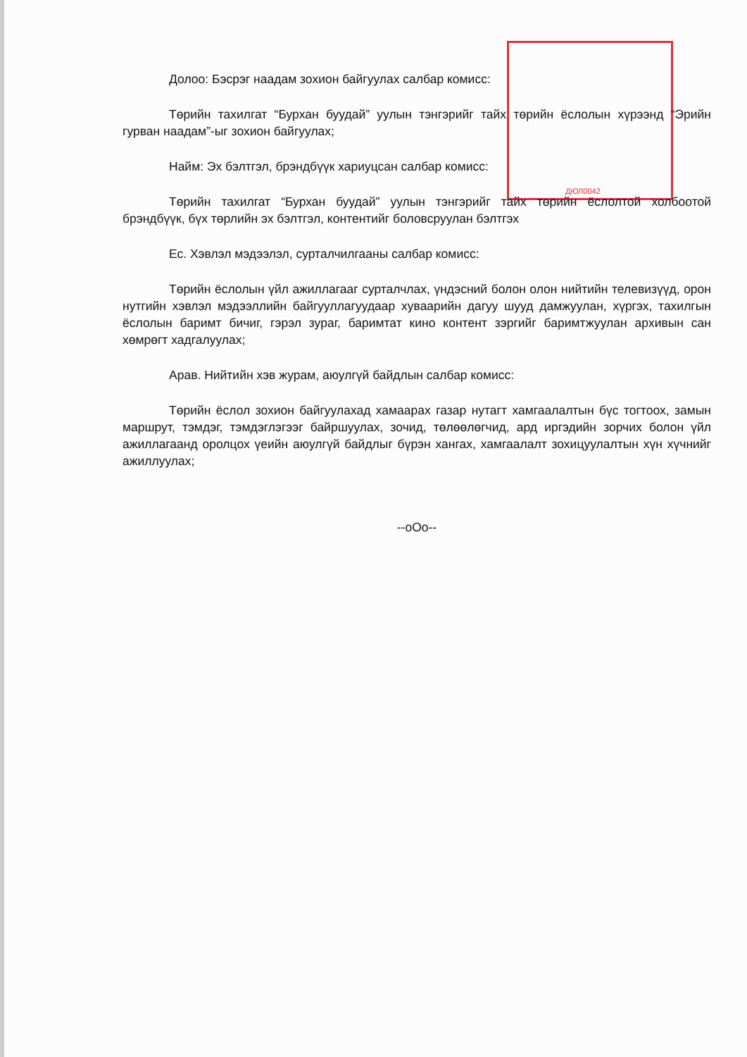ДЮЛ0042
Долоо: Бэсрэг наадам зохион байгуулах салбар комисс:
Төрийн тахилгат “Бурхан буудай” уулын тэнгэрийг тайх төрийн ёслолын хүрээнд “Эрийн гурван наадам”-ыг зохион байгуулах;
Найм: Эх бэлтгэл, брэндбүүк хариуцсан салбар комисс:
Төрийн тахилгат “Бурхан буудай” уулын тэнгэрийг тайх төрийн ёслолтой холбоотой брэндбүүк, бүх төрлийн эх бэлтгэл, контентийг боловсруулан бэлтгэх
Ес. Хэвлэл мэдээлэл, сурталчилгааны салбар комисс:
Төрийн ёслолын үйл ажиллагааг сурталчлах, үндэсний болон олон нийтийн телевизүүд, орон нутгийн хэвлэл мэдээллийн байгууллагуудаар хуваарийн дагуу шууд дамжуулан, хүргэх, тахилгын ёслолын баримт бичиг, гэрэл зураг, баримтат кино контент зэргийг баримтжуулан архивын сан хөмрөгт хадгалуулах;
Арав. Нийтийн хэв журам, аюулгүй байдлын салбар комисс:
Төрийн ёслол зохион байгуулахад хамаарах газар нутагт хамгаалалтын бүс тогтоох, замын маршрут, тэмдэг, тэмдэглэгээг байршуулах, зочид, төлөөлөгчид, ард иргэдийн зорчих болон үйл ажиллагаанд оролцох үеийн аюулгүй байдлыг бүрэн хангах, хамгаалалт зохицуулалтын хүн хүчнийг ажиллуулах;
--oOo--